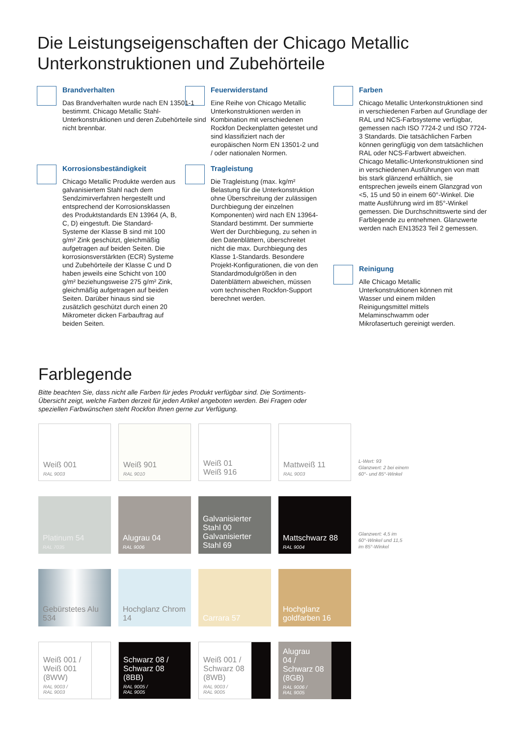Die Leistungseigenschaften der Chicago Metallic
Unterkonstruktionen und Zubehörteile
Brandverhalten
Das Brandverhalten wurde nach EN 13501-1 bestimmt. Chicago Metallic Stahl-Unterkonstruktionen und deren Zubehörteile sind nicht brennbar.
Feuerwiderstand
Eine Reihe von Chicago Metallic Unterkonstruktionen werden in Kombination mit verschiedenen Rockfon Deckenplatten getestet und sind klassifiziert nach der europäischen Norm EN 13501-2 und / oder nationalen Normen.
Farben
Chicago Metallic Unterkonstruktionen sind in verschiedenen Farben auf Grundlage der RAL und NCS-Farbsysteme verfügbar, gemessen nach ISO 7724-2 und ISO 7724-3 Standards. Die tatsächlichen Farben können geringfügig von dem tatsächlichen RAL oder NCS-Farbwert abweichen. Chicago Metallic-Unterkonstruktionen sind in verschiedenen Ausführungen von matt bis stark glänzend erhältlich, sie entsprechen jeweils einem Glanzgrad von <5, 15 und 50 in einem 60°-Winkel. Die matte Ausführung wird im 85°-Winkel gemessen. Die Durchschnittswerte sind der Farblegende zu entnehmen. Glanzwerte werden nach EN13523 Teil 2 gemessen.
Korrosionsbeständigkeit
Chicago Metallic Produkte werden aus galvanisiertem Stahl nach dem Sendzimirverfahren hergestellt und entsprechend der Korrosionsklassen des Produktstandards EN 13964 (A, B, C, D) eingestuft. Die Standard-Systeme der Klasse B sind mit 100 g/m² Zink geschützt, gleichmäßig aufgetragen auf beiden Seiten. Die korrosionsverstärkten (ECR) Systeme und Zubehörteile der Klasse C und D haben jeweils eine Schicht von 100 g/m² beziehungsweise 275 g/m² Zink, gleichmäßig aufgetragen auf beiden Seiten. Darüber hinaus sind sie zusätzlich geschützt durch einen 20 Mikrometer dicken Farbauftrag auf beiden Seiten.
Tragleistung
Die Tragleistung (max. kg/m² Belastung für die Unterkonstruktion ohne Überschreitung der zulässigen Durchbiegung der einzelnen Komponenten) wird nach EN 13964-Standard bestimmt. Der summierte Wert der Durchbiegung, zu sehen in den Datenblättern, überschreitet nicht die max. Durchbiegung des Klasse 1-Standards. Besondere Projekt-Konfigurationen, die von den Standardmodulgrößen in den Datenblättern abweichen, müssen vom technischen Rockfon-Support berechnet werden.
Reinigung
Alle Chicago Metallic Unterkonstruktionen können mit Wasser und einem milden Reinigungsmittel mittels Melaminschwamm oder Mikrofasertuch gereinigt werden.
Farblegende
Bitte beachten Sie, dass nicht alle Farben für jedes Produkt verfügbar sind. Die Sortiments-Übersicht zeigt, welche Farben derzeit für jeden Artikel angeboten werden. Bei Fragen oder speziellen Farbwünschen steht Rockfon Ihnen gerne zur Verfügung.
Weiß 001
RAL 9003
Weiß 901
RAL 9010
Weiß 01
Weiß 916
Mattweiß 11
RAL 9003
L-Wert: 93
Glanzwert: 2 bei einem
60°- und 85°-Winkel
Platinum 54
RAL 7035
Alugrau 04
RAL 9006
Galvanisierter Stahl 00
Galvanisierter Stahl 69
Mattschwarz 88
RAL 9004
Glanzwert: 4,5 im
60°-Winkel und 11,5
im 85°-Winkel
Gebürstetes Alu 534
Hochglanz Chrom 14
Carrara 57
Hochglanz goldfarben 16
Weiß 001 /
Weiß 001
(8WW)
RAL 9003 /
RAL 9003
Schwarz 08 /
Schwarz 08
(8BB)
RAL 9005 /
RAL 9005
Weiß 001 /
Schwarz 08
(8WB)
RAL 9003 /
RAL 9005
Alugrau
04 /
Schwarz 08
(8GB)
RAL 9006 /
RAL 9005